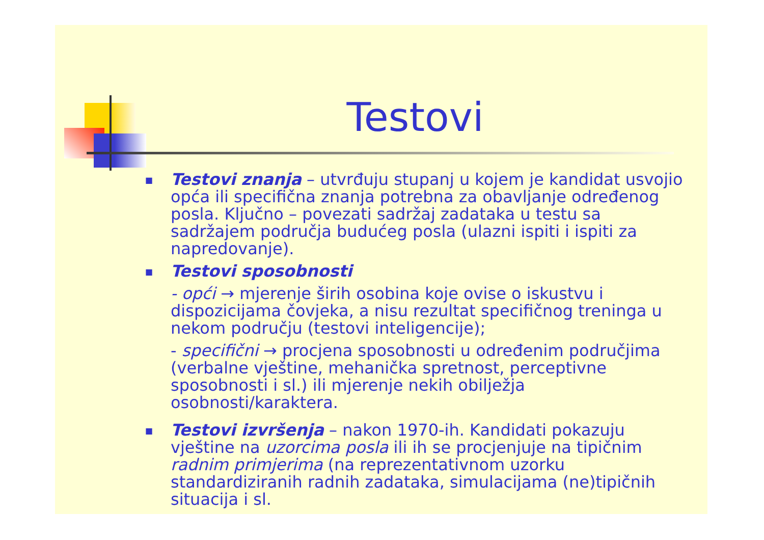Testovi
■
Testovi znanja – utvrđuju stupanj u kojem je kandidat usvojio opća ili specifična znanja potrebna za obavljanje određenog posla. Ključno – povezati sadržaj zadataka u testu sa sadržajem područja budućeg posla (ulazni ispiti i ispiti za napredovanje).
■
Testovi sposobnosti
- opći → mjerenje širih osobina koje ovise o iskustvu i dispozicijama čovjeka, a nisu rezultat specifičnog treninga u nekom području (testovi inteligencije);
- specifični → procjena sposobnosti u određenim područjima (verbalne vještine, mehanička spretnost, perceptivne sposobnosti i sl.) ili mjerenje nekih obilježja osobnosti/karaktera.
■
Testovi izvršenja – nakon 1970-ih. Kandidati pokazuju vještine na uzorcima posla ili ih se procjenjuje na tipičnim radnim primjerima (na reprezentativnom uzorku standardiziranih radnih zadataka, simulacijama (ne)tipičnih situacija i sl.